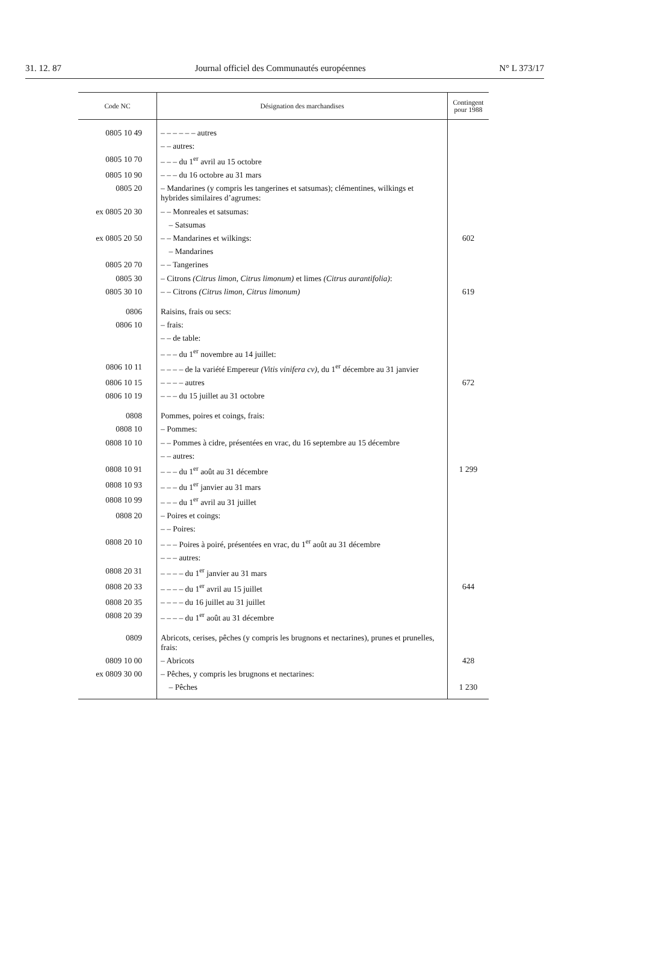31. 12. 87 Journal officiel des Communautés européennes N° L 373/17
| Code NC | Désignation des marchandises | Contingent pour 1988 |
| --- | --- | --- |
| 0805 10 49 | – – – – – – autres | |
| | – – autres: | |
| 0805 10 70 | – – – du 1<sup>er</sup> avril au 15 octobre | |
| 0805 10 90 | – – – du 16 octobre au 31 mars | |
| 0805 20 | – Mandarines (y compris les tangerines et satsumas); clémentines, wilkings et hybrides similaires d’agrumes: | |
| ex 0805 20 30 | – – Monreales et satsumas: | |
| | – Satsumas | |
| ex 0805 20 50 | – – Mandarines et wilkings: | 602 |
| | – Mandarines | |
| 0805 20 70 | – – Tangerines | |
| 0805 30 | – Citrons (Citrus limon, Citrus limonum) et limes (Citrus aurantifolia) : | |
| 0805 30 10 | – – Citrons (Citrus limon, Citrus limonum) | 619 |
| 0806 | Raisins, frais ou secs: | |
| 0806 10 | – frais: | |
| | – – de table: | |
| | – – – du 1<sup>er</sup> novembre au 14 juillet: | |
| 0806 10 11 | – – – – de la variété Empereur (Vitis vinifera cv) , du 1<sup>er</sup> décembre au 31 janvier | |
| 0806 10 15 | – – – – autres | 672 |
| 0806 10 19 | – – – du 15 juillet au 31 octobre | |
| 0808 | Pommes, poires et coings, frais: | |
| 0808 10 | – Pommes: | |
| 0808 10 10 | – – Pommes à cidre, présentées en vrac, du 16 septembre au 15 décembre | |
| | – – autres: | |
| 0808 10 91 | – – – du 1<sup>er</sup> août au 31 décembre | 1 299 |
| 0808 10 93 | – – – du 1<sup>er</sup> janvier au 31 mars | |
| 0808 10 99 | – – – du 1<sup>er</sup> avril au 31 juillet | |
| 0808 20 | – Poires et coings: | |
| | – – Poires: | |
| 0808 20 10 | – – – Poires à poiré, présentées en vrac, du 1<sup>er</sup> août au 31 décembre | |
| | – – – autres: | |
| 0808 20 31 | – – – – du 1<sup>er</sup> janvier au 31 mars | |
| 0808 20 33 | – – – – du 1<sup>er</sup> avril au 15 juillet | 644 |
| 0808 20 35 | – – – – du 16 juillet au 31 juillet | |
| 0808 20 39 | – – – – du 1<sup>er</sup> août au 31 décembre | |
| 0809 | Abricots, cerises, pêches (y compris les brugnons et nectarines), prunes et prunelles, frais: | |
| 0809 10 00 | – Abricots | 428 |
| ex 0809 30 00 | – Pêches, y compris les brugnons et nectarines: | |
| | – Pêches | 1 230 |